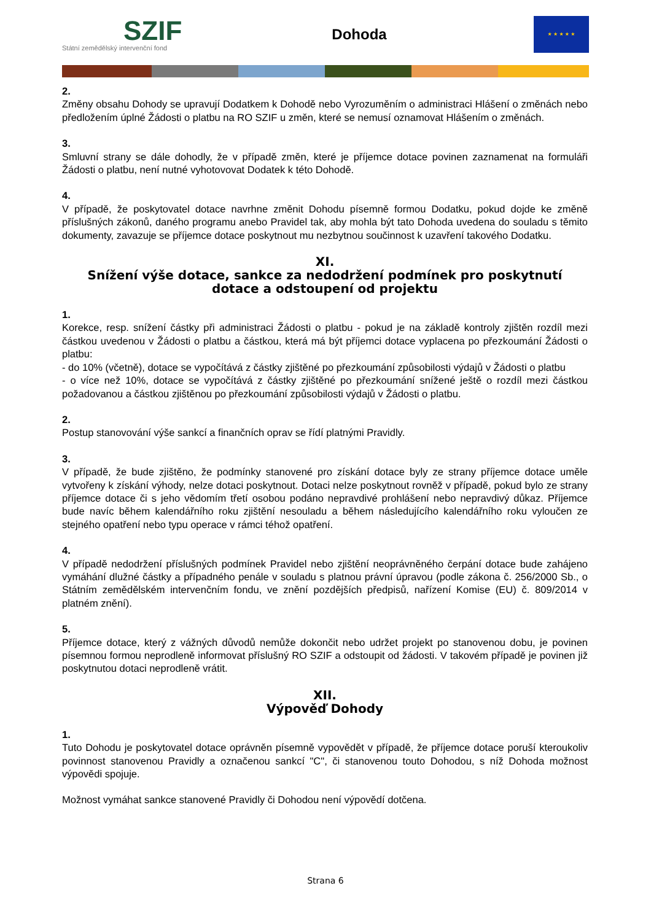SZIF
Státní zemědělský intervenční fond
Dohoda
★ ★ ★ ★ ★
2.
Změny obsahu Dohody se upravují Dodatkem k Dohodě nebo Vyrozuměním o administraci Hlášení o změnách nebo předložením úplné Žádosti o platbu na RO SZIF u změn, které se nemusí oznamovat Hlášením o změnách.
3.
Smluvní strany se dále dohodly, že v případě změn, které je příjemce dotace povinen zaznamenat na formuláři Žádosti o platbu, není nutné vyhotovovat Dodatek k této Dohodě.
4.
V případě, že poskytovatel dotace navrhne změnit Dohodu písemně formou Dodatku, pokud dojde ke změně příslušných zákonů, daného programu anebo Pravidel tak, aby mohla být tato Dohoda uvedena do souladu s těmito dokumenty, zavazuje se příjemce dotace poskytnout mu nezbytnou součinnost k uzavření takového Dodatku.
XI.
Snížení výše dotace, sankce za nedodržení podmínek pro poskytnutí dotace a odstoupení od projektu
1.
Korekce, resp. snížení částky při administraci Žádosti o platbu - pokud je na základě kontroly zjištěn rozdíl mezi částkou uvedenou v Žádosti o platbu a částkou, která má být příjemci dotace vyplacena po přezkoumání Žádosti o platbu:
- do 10% (včetně), dotace se vypočítává z částky zjištěné po přezkoumání způsobilosti výdajů v Žádosti o platbu
- o více než 10%, dotace se vypočítává z částky zjištěné po přezkoumání snížené ještě o rozdíl mezi částkou požadovanou a částkou zjištěnou po přezkoumání způsobilosti výdajů v Žádosti o platbu.
2.
Postup stanovování výše sankcí a finančních oprav se řídí platnými Pravidly.
3.
V případě, že bude zjištěno, že podmínky stanovené pro získání dotace byly ze strany příjemce dotace uměle vytvořeny k získání výhody, nelze dotaci poskytnout. Dotaci nelze poskytnout rovněž v případě, pokud bylo ze strany příjemce dotace či s jeho vědomím třetí osobou podáno nepravdivé prohlášení nebo nepravdivý důkaz. Příjemce bude navíc během kalendářního roku zjištění nesouladu a během následujícího kalendářního roku vyloučen ze stejného opatření nebo typu operace v rámci téhož opatření.
4.
V případě nedodržení příslušných podmínek Pravidel nebo zjištění neoprávněného čerpání dotace bude zahájeno vymáhání dlužné částky a případného penále v souladu s platnou právní úpravou (podle zákona č. 256/2000 Sb., o Státním zemědělském intervenčním fondu, ve znění pozdějších předpisů, nařízení Komise (EU) č. 809/2014 v platném znění).
5.
Příjemce dotace, který z vážných důvodů nemůže dokončit nebo udržet projekt po stanovenou dobu, je povinen písemnou formou neprodleně informovat příslušný RO SZIF a odstoupit od žádosti. V takovém případě je povinen již poskytnutou dotaci neprodleně vrátit.
XII.
Výpověď Dohody
1.
Tuto Dohodu je poskytovatel dotace oprávněn písemně vypovědět v případě, že příjemce dotace poruší kteroukoliv povinnost stanovenou Pravidly a označenou sankcí "C", či stanovenou touto Dohodou, s níž Dohoda možnost výpovědi spojuje.
Možnost vymáhat sankce stanovené Pravidly či Dohodou není výpovědí dotčena.
Strana 6